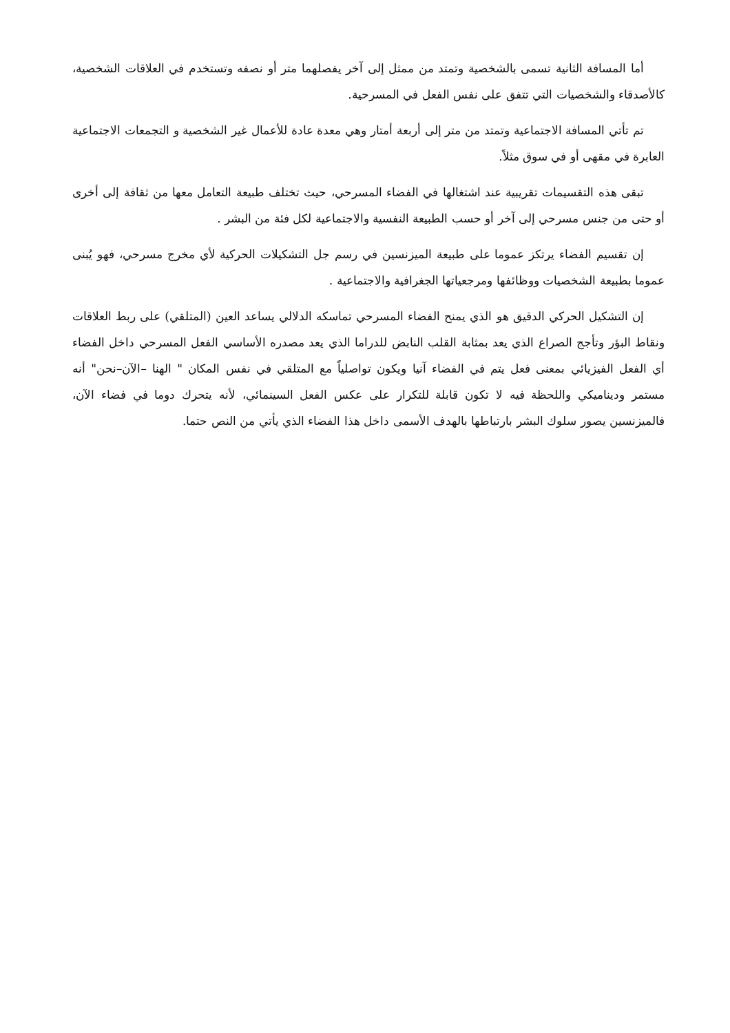أما المسافة الثانية تسمى بالشخصية وتمتد من ممثل إلى آخر يفصلهما متر أو نصفه وتستخدم في العلاقات الشخصية، كالأصدقاء والشخصيات التي تتفق على نفس الفعل في المسرحية.
تم تأتي المسافة الاجتماعية وتمتد من متر إلى أربعة أمتار وهي معدة عادة للأعمال غير الشخصية و التجمعات الاجتماعية العابرة في مقهى أو في سوق مثلاً.
تبقى هذه التقسيمات تقريبية عند اشتغالها في الفضاء المسرحي، حيث تختلف طبيعة التعامل معها من ثقافة إلى أخرى أو حتى من جنس مسرحي إلى آخر أو حسب الطبيعة النفسية والاجتماعية لكل فئة من البشر .
إن تقسيم الفضاء يرتكز عموما على طبيعة الميزنسين في رسم جل التشكيلات الحركية لأي مخرج مسرحي، فهو يُبنى عموما بطبيعة الشخصيات ووظائفها ومرجعياتها الجغرافية والاجتماعية .
إن التشكيل الحركي الدقيق هو الذي يمنح الفضاء المسرحي تماسكه الدلالي يساعد العين (المتلقي) على ربط العلاقات ونقاط البؤر وتأجج الصراع الذي يعد بمثابة القلب النابض للدراما الذي يعد مصدره الأساسي الفعل المسرحي داخل الفضاء أي الفعل الفيزيائي بمعنى فعل يتم في الفضاء آنيا ويكون تواصلياً مع المتلقي في نفس المكان " الهنا –الآن–نحن" أنه مستمر وديناميكي واللحظة فيه لا تكون قابلة للتكرار على عكس الفعل السينمائي، لأنه يتحرك دوما في فضاء الآن، فالميزنسين يصور سلوك البشر بارتباطها بالهدف الأسمى داخل هذا الفضاء الذي يأتي من النص حتما.